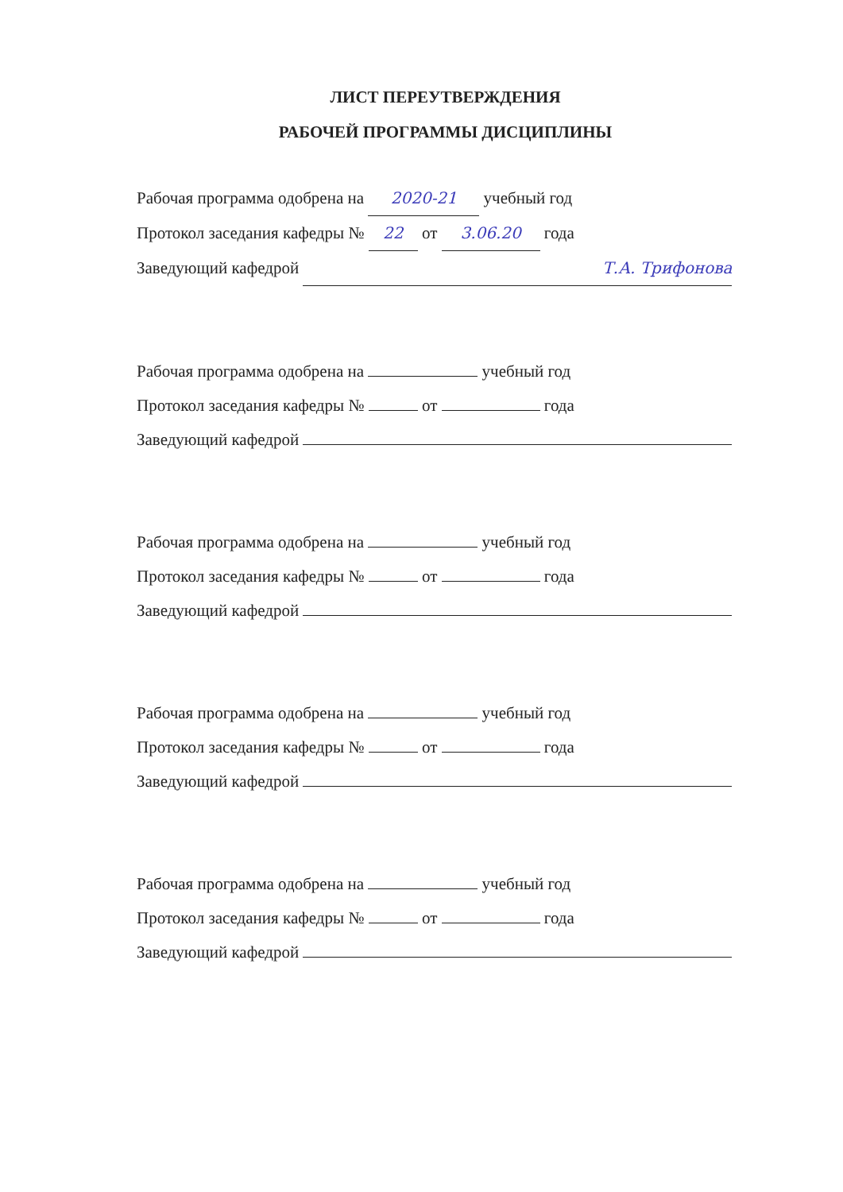ЛИСТ ПЕРЕУТВЕРЖДЕНИЯ
РАБОЧЕЙ ПРОГРАММЫ ДИСЦИПЛИНЫ
Рабочая программа одобрена на 2020-21 учебный год
Протокол заседания кафедры № 22 от 3.06.20 года
Заведующий кафедрой Т.А. Трифонова
Рабочая программа одобрена на учебный год
Протокол заседания кафедры № от года
Заведующий кафедрой
Рабочая программа одобрена на учебный год
Протокол заседания кафедры № от года
Заведующий кафедрой
Рабочая программа одобрена на учебный год
Протокол заседания кафедры № от года
Заведующий кафедрой
Рабочая программа одобрена на учебный год
Протокол заседания кафедры № от года
Заведующий кафедрой